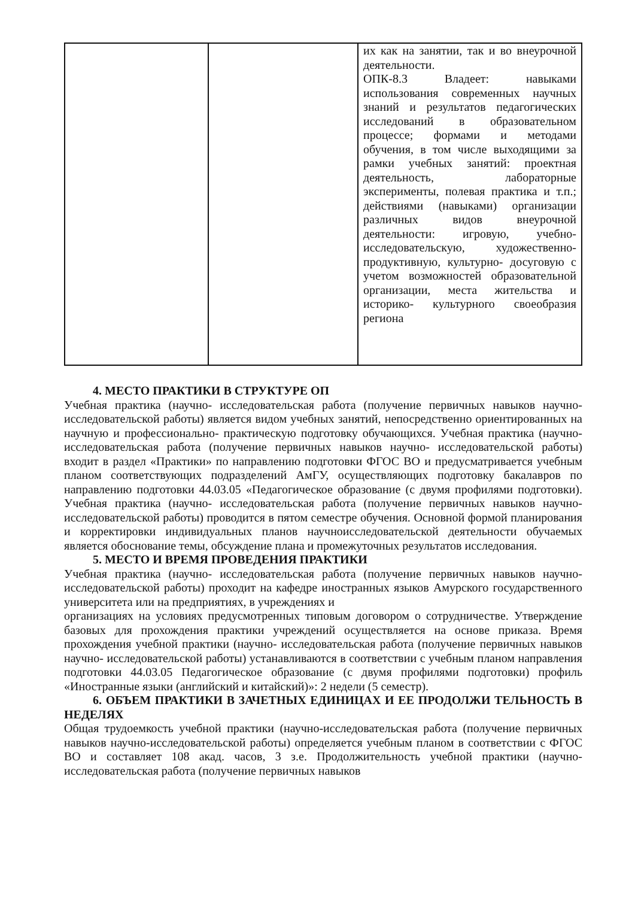| | | их как на занятии, так и во внеурочной деятельности. ОПК-8.3 Владеет: навыками использования современных научных знаний и результатов педагогических исследований в образовательном процессе; формами и методами обучения, в том числе выходящими за рамки учебных занятий: проектная деятельность, лабораторные эксперименты, полевая практика и т.п.; действиями (навыками) организации различных видов внеурочной деятельности: игровую, учебно- исследовательскую, художественно- продуктивную, культурно- досуговую с учетом возможностей образовательной организации, места жительства и историко- культурного своеобразия региона |
4. МЕСТО ПРАКТИКИ В СТРУКТУРЕ ОП
Учебная практика (научно- исследовательская работа (получение первичных навыков научно-исследовательской работы) является видом учебных занятий, непосредственно ориентированных на научную и профессионально- практическую подготовку обучающихся. Учебная практика (научно- исследовательская работа (получение первичных навыков научно- исследовательской работы) входит в раздел «Практики» по направлению подготовки ФГОС ВО и предусматривается учебным планом соответствующих подразделений АмГУ, осуществляющих подготовку бакалавров по направлению подготовки 44.03.05 «Педагогическое образование (с двумя профилями подготовки). Учебная практика (научно- исследовательская работа (получение первичных навыков научно- исследовательской работы) проводится в пятом семестре обучения. Основной формой планирования и корректировки индивидуальных планов научноисследовательской деятельности обучаемых является обоснование темы, обсуждение плана и промежуточных результатов исследования.
5. МЕСТО И ВРЕМЯ ПРОВЕДЕНИЯ ПРАКТИКИ
Учебная практика (научно- исследовательская работа (получение первичных навыков научно- исследовательской работы) проходит на кафедре иностранных языков Амурского государственного университета или на предприятиях, в учреждениях и
организациях на условиях предусмотренных типовым договором о сотрудничестве. Утверждение базовых для прохождения практики учреждений осуществляется на основе приказа. Время прохождения учебной практики (научно- исследовательская работа (получение первичных навыков научно- исследовательской работы) устанавливаются в соответствии с учебным планом направления подготовки 44.03.05 Педагогическое образование (с двумя профилями подготовки) профиль «Иностранные языки (английский и китайский)»: 2 недели (5 семестр).
6. ОБЪЕМ ПРАКТИКИ В ЗАЧЕТНЫХ ЕДИНИЦАХ И ЕЕ ПРОДОЛЖИ ТЕЛЬНОСТЬ В НЕДЕЛЯХ
Общая трудоемкость учебной практики (научно-исследовательская работа (получение первичных навыков научно-исследовательской работы) определяется учебным планом в соответствии с ФГОС ВО и составляет 108 акад. часов, 3 з.е. Продолжительность учебной практики (научно- исследовательская работа (получение первичных навыков